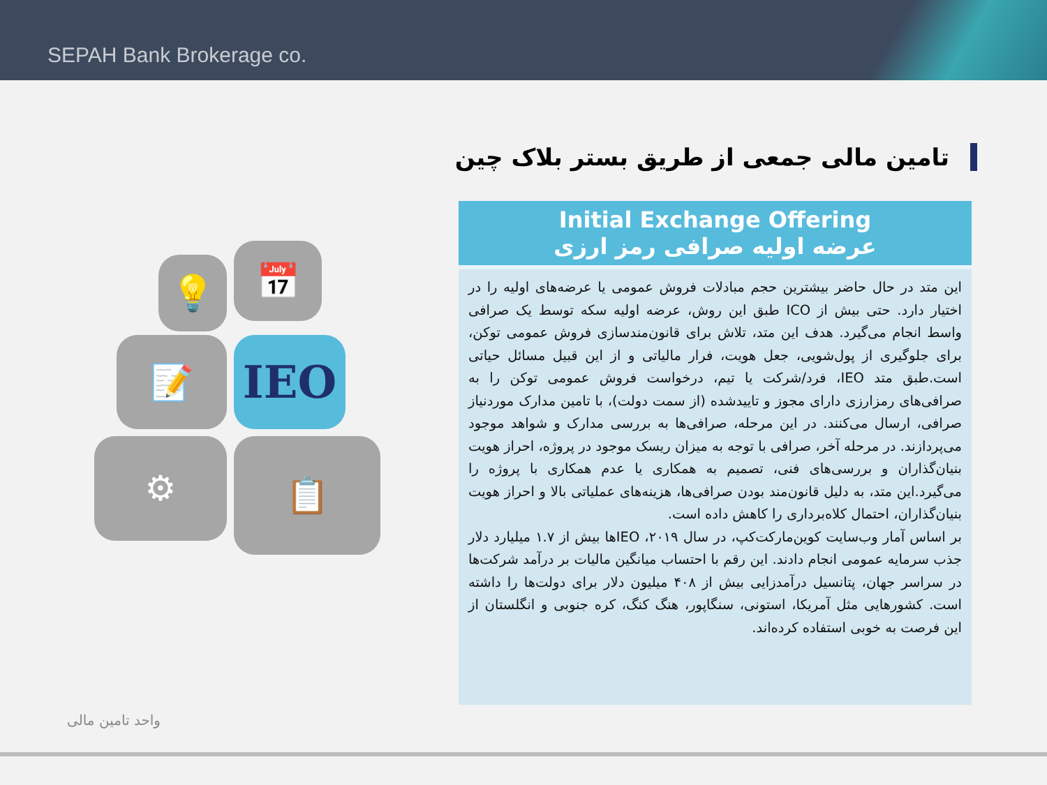SEPAH Bank Brokerage co.
تامین مالی جمعی از طریق بستر بلاک چین
💡 📅
📝 IEO
⚙ 📋
Initial Exchange Offering
عرضه اولیه صرافی رمز ارزی
این متد در حال حاضر بیشترین حجم مبادلات فروش عمومی یا عرضه‌های اولیه را در اختیار دارد. حتی بیش از ICO طبق این روش، عرضه اولیه سکه توسط یک صرافی واسط انجام می‌گیرد. هدف این متد، تلاش برای قانون‌مندسازی فروش عمومی توکن، برای جلوگیری از پول‌شویی، جعل هویت، فرار مالیاتی و از این قبیل مسائل حیاتی است.طبق متد IEO، فرد/شرکت یا تیم، درخواست فروش عمومی توکن را به صرافی‌های رمزارزی دارای مجوز و تاییدشده (از سمت دولت)، با تامین مدارک موردنیاز صرافی، ارسال می‌کنند. در این مرحله، صرافی‌ها به بررسی مدارک و شواهد موجود می‌پردازند. در مرحله آخر، صرافی با توجه به میزان ریسک موجود در پروژه، احراز هویت بنیان‌گذاران و بررسی‌های فنی، تصمیم به همکاری یا عدم همکاری با پروژه را می‌گیرد.این متد، به دلیل قانون‌مند بودن صرافی‌ها، هزینه‌های عملیاتی بالا و احراز هویت بنیان‌گذاران، احتمال کلاه‌برداری را کاهش داده است.
بر اساس آمار وب‌سایت کوین‌مارکت‌کپ، در سال ۲۰۱۹، IEOها بیش از ۱.۷ میلیارد دلار جذب سرمایه عمومی انجام دادند. این رقم با احتساب میانگین مالیات بر درآمد شرکت‌ها در سراسر جهان، پتانسیل درآمدزایی بیش از ۴۰۸ میلیون دلار برای دولت‌ها را داشته است. کشورهایی مثل آمریکا، استونی، سنگاپور، هنگ کنگ، کره جنوبی و انگلستان از این فرصت به خوبی استفاده کرده‌اند.
واحد تامین مالی